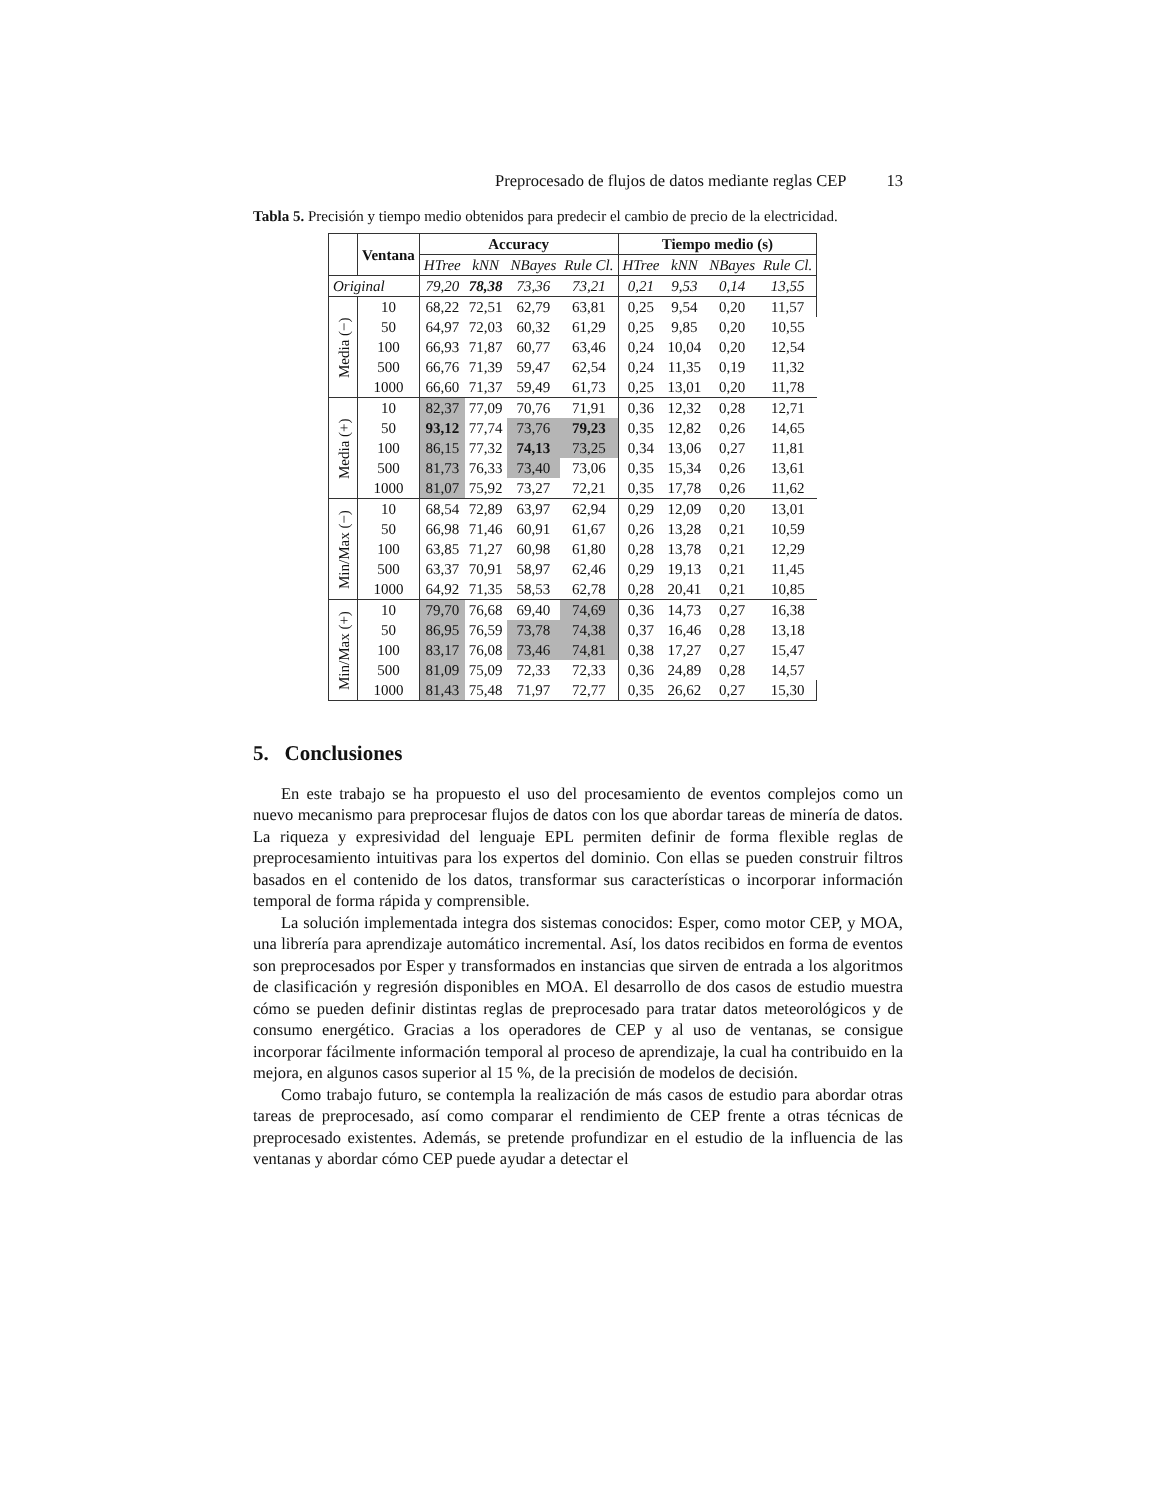Preprocesado de flujos de datos mediante reglas CEP 13
Tabla 5. Precisión y tiempo medio obtenidos para predecir el cambio de precio de la electricidad.
| | Ventana | Accuracy | | | | Tiempo medio (s) | | | |
| --- | --- | --- | --- | --- | --- | --- | --- | --- | --- |
| | | HTree | kNN | NBayes | Rule Cl. | HTree | kNN | NBayes | Rule Cl. |
| Original | | 79,20 | 78,38 | 73,36 | 73,21 | 0,21 | 9,53 | 0,14 | 13,55 |
| Media (−) | 10 | 68,22 | 72,51 | 62,79 | 63,81 | 0,25 | 9,54 | 0,20 | 11,57 |
| | 50 | 64,97 | 72,03 | 60,32 | 61,29 | 0,25 | 9,85 | 0,20 | 10,55 |
| | 100 | 66,93 | 71,87 | 60,77 | 63,46 | 0,24 | 10,04 | 0,20 | 12,54 |
| | 500 | 66,76 | 71,39 | 59,47 | 62,54 | 0,24 | 11,35 | 0,19 | 11,32 |
| | 1000 | 66,60 | 71,37 | 59,49 | 61,73 | 0,25 | 13,01 | 0,20 | 11,78 |
| Media (+) | 10 | 82,37 | 77,09 | 70,76 | 71,91 | 0,36 | 12,32 | 0,28 | 12,71 |
| | 50 | 93,12 | 77,74 | 73,76 | 79,23 | 0,35 | 12,82 | 0,26 | 14,65 |
| | 100 | 86,15 | 77,32 | 74,13 | 73,25 | 0,34 | 13,06 | 0,27 | 11,81 |
| | 500 | 81,73 | 76,33 | 73,40 | 73,06 | 0,35 | 15,34 | 0,26 | 13,61 |
| | 1000 | 81,07 | 75,92 | 73,27 | 72,21 | 0,35 | 17,78 | 0,26 | 11,62 |
| Min/Max (−) | 10 | 68,54 | 72,89 | 63,97 | 62,94 | 0,29 | 12,09 | 0,20 | 13,01 |
| | 50 | 66,98 | 71,46 | 60,91 | 61,67 | 0,26 | 13,28 | 0,21 | 10,59 |
| | 100 | 63,85 | 71,27 | 60,98 | 61,80 | 0,28 | 13,78 | 0,21 | 12,29 |
| | 500 | 63,37 | 70,91 | 58,97 | 62,46 | 0,29 | 19,13 | 0,21 | 11,45 |
| | 1000 | 64,92 | 71,35 | 58,53 | 62,78 | 0,28 | 20,41 | 0,21 | 10,85 |
| Min/Max (+) | 10 | 79,70 | 76,68 | 69,40 | 74,69 | 0,36 | 14,73 | 0,27 | 16,38 |
| | 50 | 86,95 | 76,59 | 73,78 | 74,38 | 0,37 | 16,46 | 0,28 | 13,18 |
| | 100 | 83,17 | 76,08 | 73,46 | 74,81 | 0,38 | 17,27 | 0,27 | 15,47 |
| | 500 | 81,09 | 75,09 | 72,33 | 72,33 | 0,36 | 24,89 | 0,28 | 14,57 |
| | 1000 | 81,43 | 75,48 | 71,97 | 72,77 | 0,35 | 26,62 | 0,27 | 15,30 |
5. Conclusiones
En este trabajo se ha propuesto el uso del procesamiento de eventos complejos como un nuevo mecanismo para preprocesar flujos de datos con los que abordar tareas de minería de datos. La riqueza y expresividad del lenguaje EPL permiten definir de forma flexible reglas de preprocesamiento intuitivas para los expertos del dominio. Con ellas se pueden construir filtros basados en el contenido de los datos, transformar sus características o incorporar información temporal de forma rápida y comprensible.
La solución implementada integra dos sistemas conocidos: Esper, como motor CEP, y MOA, una librería para aprendizaje automático incremental. Así, los datos recibidos en forma de eventos son preprocesados por Esper y transformados en instancias que sirven de entrada a los algoritmos de clasificación y regresión disponibles en MOA. El desarrollo de dos casos de estudio muestra cómo se pueden definir distintas reglas de preprocesado para tratar datos meteorológicos y de consumo energético. Gracias a los operadores de CEP y al uso de ventanas, se consigue incorporar fácilmente información temporal al proceso de aprendizaje, la cual ha contribuido en la mejora, en algunos casos superior al 15 %, de la precisión de modelos de decisión.
Como trabajo futuro, se contempla la realización de más casos de estudio para abordar otras tareas de preprocesado, así como comparar el rendimiento de CEP frente a otras técnicas de preprocesado existentes. Además, se pretende profundizar en el estudio de la influencia de las ventanas y abordar cómo CEP puede ayudar a detectar el